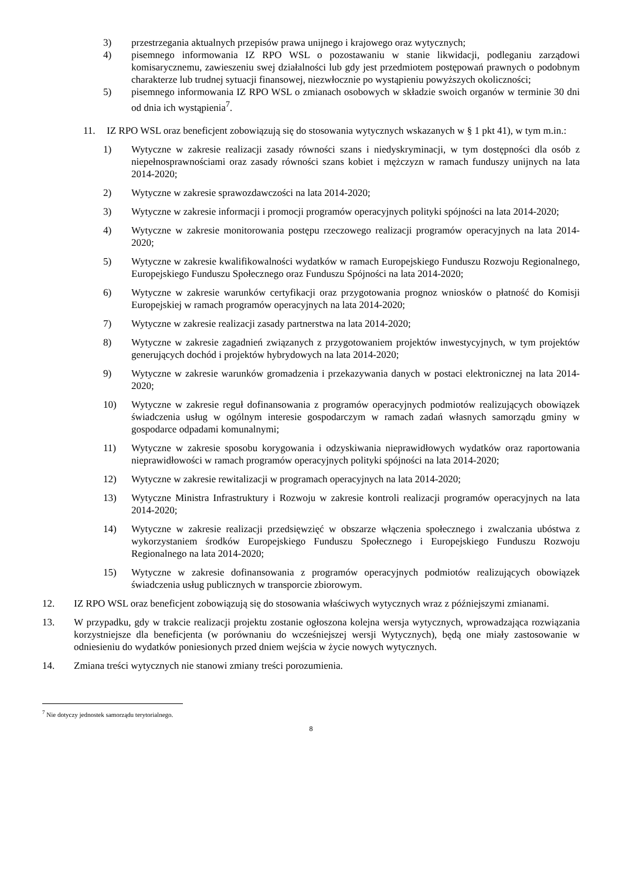3) przestrzegania aktualnych przepisów prawa unijnego i krajowego oraz wytycznych;
4) pisemnego informowania IZ RPO WSL o pozostawaniu w stanie likwidacji, podleganiu zarządowi komisarycznemu, zawieszeniu swej działalności lub gdy jest przedmiotem postępowań prawnych o podobnym charakterze lub trudnej sytuacji finansowej, niezwłocznie po wystąpieniu powyższych okoliczności;
5) pisemnego informowania IZ RPO WSL o zmianach osobowych w składzie swoich organów w terminie 30 dni od dnia ich wystąpienia<sup>7</sup>.
11. IZ RPO WSL oraz beneficjent zobowiązują się do stosowania wytycznych wskazanych w § 1 pkt 41), w tym m.in.:
1) Wytyczne w zakresie realizacji zasady równości szans i niedyskryminacji, w tym dostępności dla osób z niepełnosprawnościami oraz zasady równości szans kobiet i mężczyzn w ramach funduszy unijnych na lata 2014-2020;
2) Wytyczne w zakresie sprawozdawczości na lata 2014-2020;
3) Wytyczne w zakresie informacji i promocji programów operacyjnych polityki spójności na lata 2014-2020;
4) Wytyczne w zakresie monitorowania postępu rzeczowego realizacji programów operacyjnych na lata 2014-2020;
5) Wytyczne w zakresie kwalifikowalności wydatków w ramach Europejskiego Funduszu Rozwoju Regionalnego, Europejskiego Funduszu Społecznego oraz Funduszu Spójności na lata 2014-2020;
6) Wytyczne w zakresie warunków certyfikacji oraz przygotowania prognoz wniosków o płatność do Komisji Europejskiej w ramach programów operacyjnych na lata 2014-2020;
7) Wytyczne w zakresie realizacji zasady partnerstwa na lata 2014-2020;
8) Wytyczne w zakresie zagadnień związanych z przygotowaniem projektów inwestycyjnych, w tym projektów generujących dochód i projektów hybrydowych na lata 2014-2020;
9) Wytyczne w zakresie warunków gromadzenia i przekazywania danych w postaci elektronicznej na lata 2014-2020;
10) Wytyczne w zakresie reguł dofinansowania z programów operacyjnych podmiotów realizujących obowiązek świadczenia usług w ogólnym interesie gospodarczym w ramach zadań własnych samorządu gminy w gospodarce odpadami komunalnymi;
11) Wytyczne w zakresie sposobu korygowania i odzyskiwania nieprawidłowych wydatków oraz raportowania nieprawidłowości w ramach programów operacyjnych polityki spójności na lata 2014-2020;
12) Wytyczne w zakresie rewitalizacji w programach operacyjnych na lata 2014-2020;
13) Wytyczne Ministra Infrastruktury i Rozwoju w zakresie kontroli realizacji programów operacyjnych na lata 2014-2020;
14) Wytyczne w zakresie realizacji przedsięwzięć w obszarze włączenia społecznego i zwalczania ubóstwa z wykorzystaniem środków Europejskiego Funduszu Społecznego i Europejskiego Funduszu Rozwoju Regionalnego na lata 2014-2020;
15) Wytyczne w zakresie dofinansowania z programów operacyjnych podmiotów realizujących obowiązek świadczenia usług publicznych w transporcie zbiorowym.
12. IZ RPO WSL oraz beneficjent zobowiązują się do stosowania właściwych wytycznych wraz z późniejszymi zmianami.
13. W przypadku, gdy w trakcie realizacji projektu zostanie ogłoszona kolejna wersja wytycznych, wprowadzająca rozwiązania korzystniejsze dla beneficjenta (w porównaniu do wcześniejszej wersji Wytycznych), będą one miały zastosowanie w odniesieniu do wydatków poniesionych przed dniem wejścia w życie nowych wytycznych.
14. Zmiana treści wytycznych nie stanowi zmiany treści porozumienia.
<sup>7</sup> Nie dotyczy jednostek samorządu terytorialnego.
8